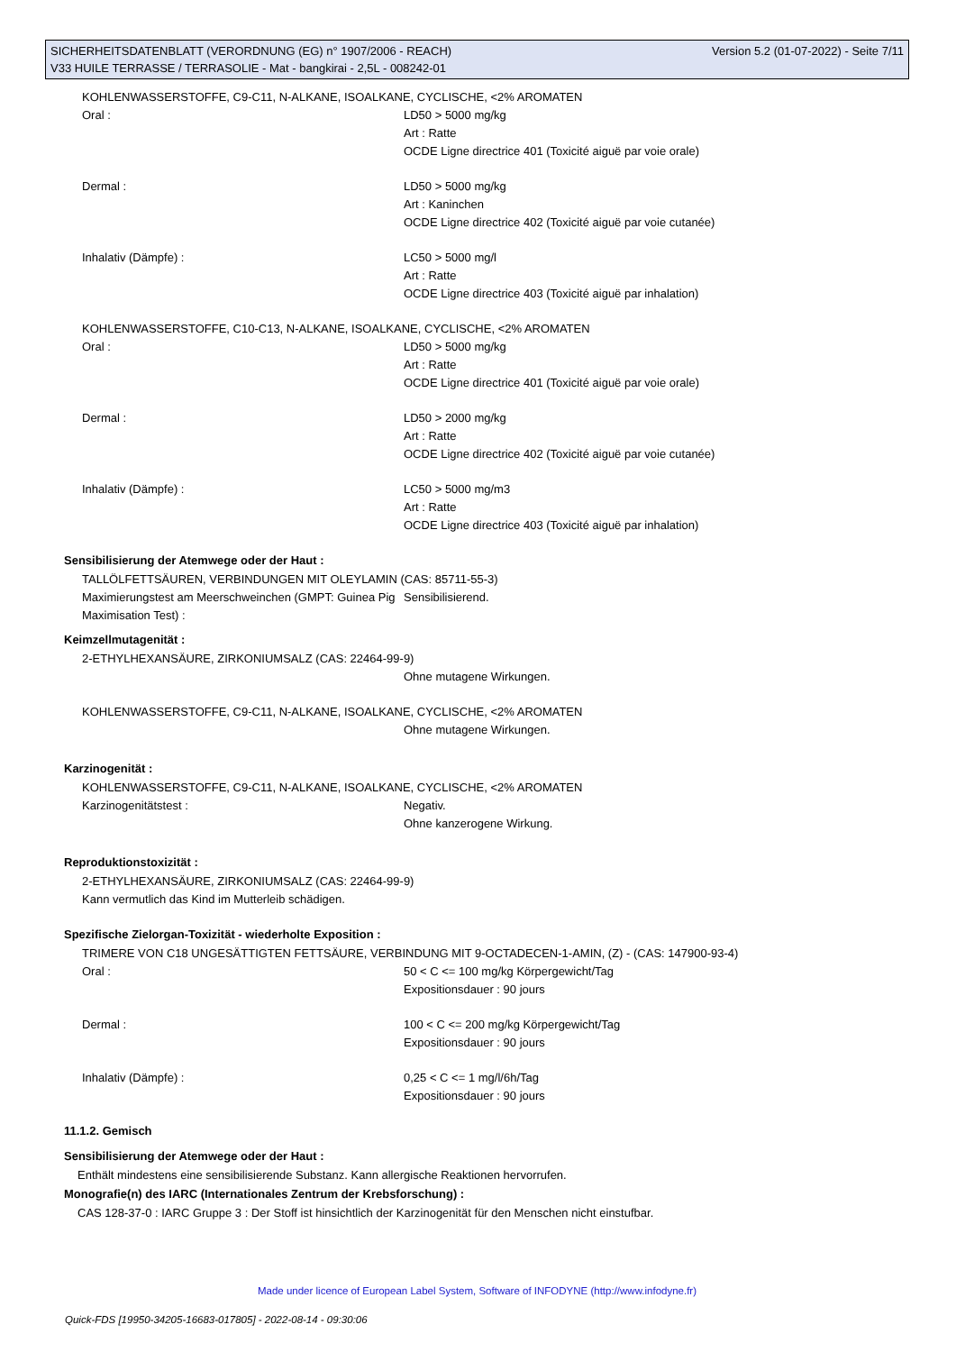Version 5.2 (01-07-2022) - Seite 7/11 SICHERHEITSDATENBLATT (VERORDNUNG (EG) n° 1907/2006 - REACH)
V33 HUILE TERRASSE / TERRASOLIE - Mat - bangkirai - 2,5L - 008242-01
KOHLENWASSERSTOFFE, C9-C11, N-ALKANE, ISOALKANE, CYCLISCHE, <2% AROMATEN
Oral : LD50 > 5000 mg/kg
Art : Ratte
OCDE Ligne directrice 401 (Toxicité aiguë par voie orale)
Dermal : LD50 > 5000 mg/kg
Art : Kaninchen
OCDE Ligne directrice 402 (Toxicité aiguë par voie cutanée)
Inhalativ (Dämpfe) : LC50 > 5000 mg/l
Art : Ratte
OCDE Ligne directrice 403 (Toxicité aiguë par inhalation)
KOHLENWASSERSTOFFE, C10-C13, N-ALKANE, ISOALKANE, CYCLISCHE, <2% AROMATEN
Oral : LD50 > 5000 mg/kg
Art : Ratte
OCDE Ligne directrice 401 (Toxicité aiguë par voie orale)
Dermal : LD50 > 2000 mg/kg
Art : Ratte
OCDE Ligne directrice 402 (Toxicité aiguë par voie cutanée)
Inhalativ (Dämpfe) : LC50 > 5000 mg/m3
Art : Ratte
OCDE Ligne directrice 403 (Toxicité aiguë par inhalation)
Sensibilisierung der Atemwege oder der Haut :
TALLÖLFETTSÄUREN, VERBINDUNGEN MIT OLEYLAMIN (CAS: 85711-55-3)
Maximierungstest am Meerschweinchen (GMPT: Guinea Pig Maximisation Test) :
Sensibilisierend.
Keimzellmutagenität :
2-ETHYLHEXANSÄURE, ZIRKONIUMSALZ (CAS: 22464-99-9)
Ohne mutagene Wirkungen.
KOHLENWASSERSTOFFE, C9-C11, N-ALKANE, ISOALKANE, CYCLISCHE, <2% AROMATEN
Ohne mutagene Wirkungen.
Karzinogenität :
KOHLENWASSERSTOFFE, C9-C11, N-ALKANE, ISOALKANE, CYCLISCHE, <2% AROMATEN
Karzinogenitätstest : Negativ.
Ohne kanzerogene Wirkung.
Reproduktionstoxizität :
2-ETHYLHEXANSÄURE, ZIRKONIUMSALZ (CAS: 22464-99-9)
Kann vermutlich das Kind im Mutterleib schädigen.
Spezifische Zielorgan-Toxizität - wiederholte Exposition :
TRIMERE VON C18 UNGESÄTTIGTEN FETTSÄURE, VERBINDUNG MIT 9-OCTADECEN-1-AMIN, (Z) - (CAS: 147900-93-4)
Oral : 50 < C <= 100 mg/kg Körpergewicht/Tag
Expositionsdauer : 90 jours
Dermal : 100 < C <= 200 mg/kg Körpergewicht/Tag
Expositionsdauer : 90 jours
Inhalativ (Dämpfe) : 0,25 < C <= 1 mg/l/6h/Tag
Expositionsdauer : 90 jours
11.1.2. Gemisch
Sensibilisierung der Atemwege oder der Haut :
Enthält mindestens eine sensibilisierende Substanz. Kann allergische Reaktionen hervorrufen.
Monografie(n) des IARC (Internationales Zentrum der Krebsforschung) :
CAS 128-37-0 : IARC Gruppe 3 : Der Stoff ist hinsichtlich der Karzinogenität für den Menschen nicht einstufbar.
Made under licence of European Label System, Software of INFODYNE (http://www.infodyne.fr)
Quick-FDS [19950-34205-16683-017805] - 2022-08-14 - 09:30:06